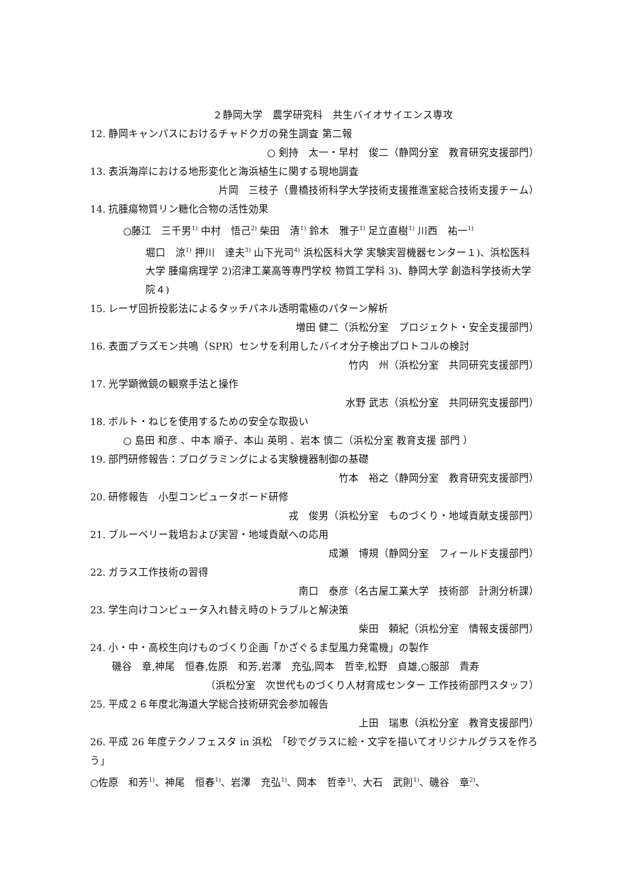２静岡大学　農学研究科　共生バイオサイエンス専攻
12. 静岡キャンパスにおけるチャドクガの発生調査 第二報
○ 剣持　太一・早村　俊二（静岡分室　教育研究支援部門）
13. 表浜海岸における地形変化と海浜植生に関する現地調査
片岡　三枝子（豊橋技術科学大学技術支援推進室総合技術支援チーム）
14. 抗腫瘍物質リン糖化合物の活性効果
○藤江　三千男<sup>1)</sup> 中村　悟己<sup>2)</sup> 柴田　清<sup>1)</sup> 鈴木　雅子<sup>1)</sup> 足立直樹<sup>1)</sup> 川西　祐一<sup>1)</sup>
堀口　涼<sup>1)</sup> 押川　達夫<sup>3)</sup> 山下光司<sup>4)</sup> 浜松医科大学 実験実習機器センター１)、浜松医科大学 腫瘍病理学 2)沼津工業高等専門学校 物質工学科 3)、静岡大学 創造科学技術大学院４)
15. レーザ回折投影法によるタッチパネル透明電極のパターン解析
増田 健二（浜松分室　プロジェクト・安全支援部門）
16. 表面プラズモン共鳴（SPR）センサを利用したバイオ分子検出プロトコルの検討
竹内　州（浜松分室　共同研究支援部門）
17. 光学顕微鏡の観察手法と操作
水野 武志（浜松分室　共同研究支援部門）
18. ボルト・ねじを使用するための安全な取扱い
○ 島田 和彦 、中本 順子、本山 英明 、岩本 慎二（浜松分室 教育支援 部門 ）
19. 部門研修報告：プログラミングによる実験機器制御の基礎
竹本　裕之（静岡分室　教育研究支援部門）
20. 研修報告　小型コンピュータボード研修
戎　俊男（浜松分室　ものづくり・地域貢献支援部門）
21. ブルーベリー栽培および実習・地域貢献への応用
成瀬　博規（静岡分室　フィールド支援部門）
22. ガラス工作技術の習得
南口　泰彦（名古屋工業大学　技術部　計測分析課）
23. 学生向けコンピュータ入れ替え時のトラブルと解決策
柴田　頼紀（浜松分室　情報支援部門）
24. 小・中・高校生向けものづくり企画「かざぐるま型風力発電機」の製作
磯谷　章,神尾　恒春,佐原　和芳,岩澤　充弘,岡本　哲幸,松野　貞雄,○服部　貴寿
（浜松分室　次世代ものづくり人材育成センター 工作技術部門スタッフ）
25. 平成２６年度北海道大学総合技術研究会参加報告
上田　瑞恵（浜松分室　教育支援部門）
26. 平成 26 年度テクノフェスタ in 浜松　「砂でグラスに絵・文字を描いてオリジナルグラスを作ろう」
○佐原　和芳<sup>1)</sup>、神尾　恒春<sup>1)</sup>、岩澤　充弘<sup>1)</sup>、岡本　哲幸<sup>1)</sup>、大石　武則<sup>1)</sup>、磯谷　章<sup>2)</sup>、